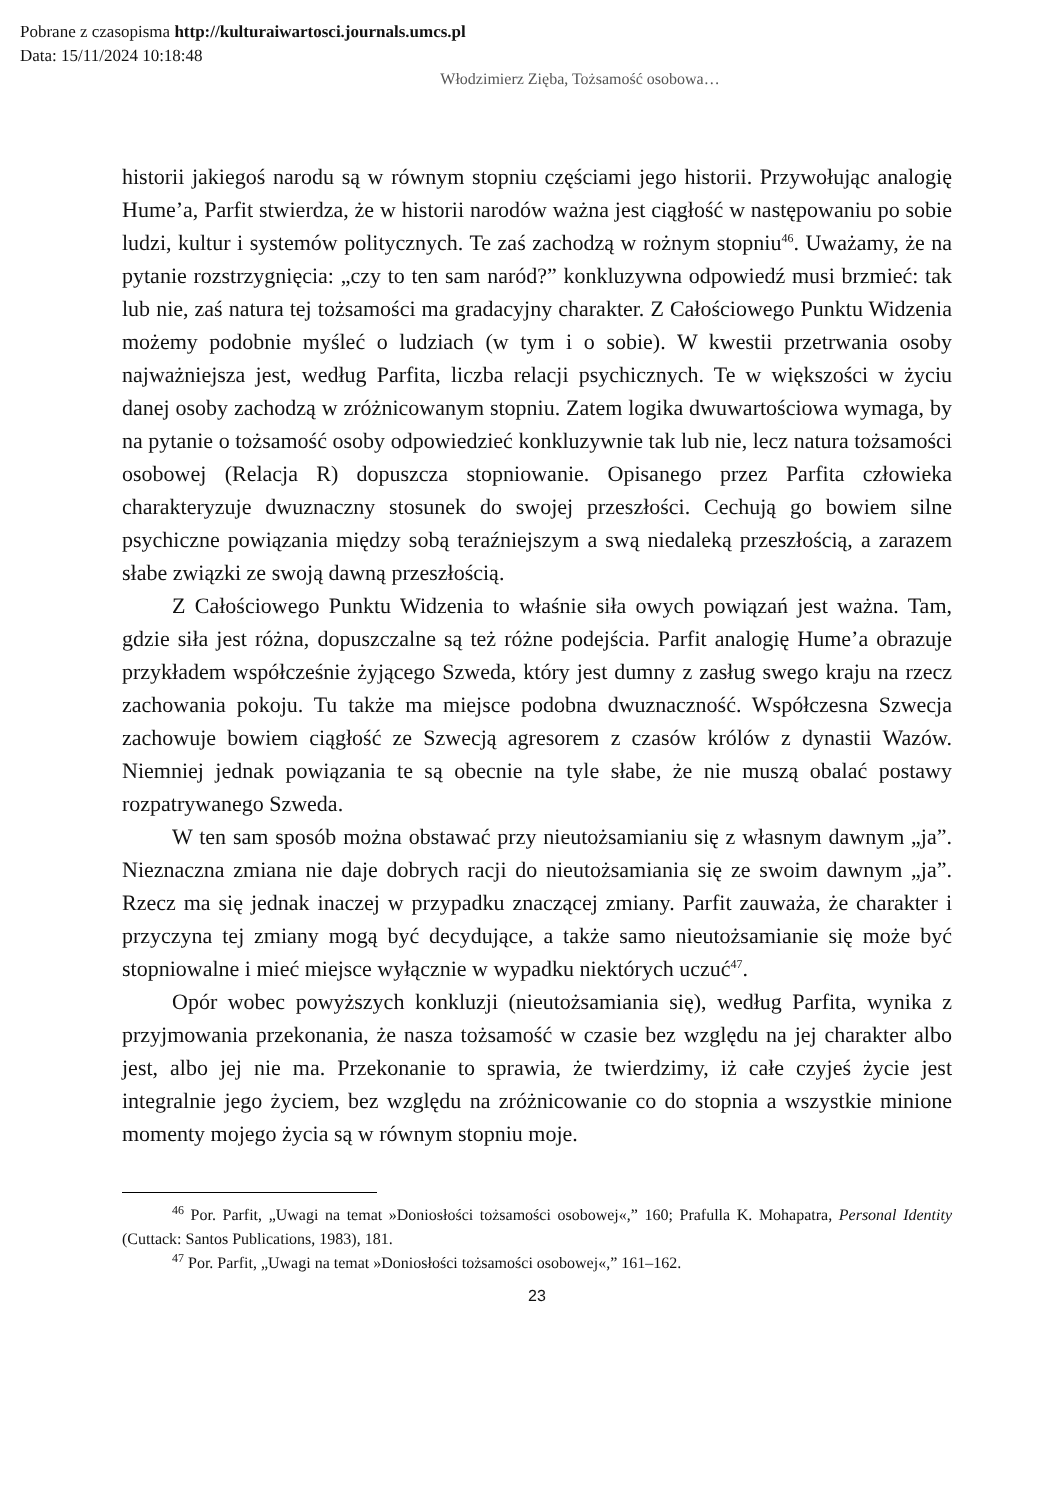Pobrane z czasopisma http://kulturaiwartosci.journals.umcs.pl
Data: 15/11/2024 10:18:48
Włodzimierz Zięba, Tożsamość osobowa…
historii jakiegoś narodu są w równym stopniu częściami jego historii. Przywołując analogię Hume’a, Parfit stwierdza, że w historii narodów ważna jest ciągłość w następowaniu po sobie ludzi, kultur i systemów politycznych. Te zaś zachodzą w rożnym stopniu<sup>46</sup>. Uważamy, że na pytanie rozstrzygnięcia: „czy to ten sam naród?” konkluzywna odpowiedź musi brzmieć: tak lub nie, zaś natura tej tożsamości ma gradacyjny charakter. Z Całościowego Punktu Widzenia możemy podobnie myśleć o ludziach (w tym i o sobie). W kwestii przetrwania osoby najważniejsza jest, według Parfita, liczba relacji psychicznych. Te w większości w życiu danej osoby zachodzą w zróżnicowanym stopniu. Zatem logika dwuwartościowa wymaga, by na pytanie o tożsamość osoby odpowiedzieć konkluzywnie tak lub nie, lecz natura tożsamości osobowej (Relacja R) dopuszcza stopniowanie. Opisanego przez Parfita człowieka charakteryzuje dwuznaczny stosunek do swojej przeszłości. Cechują go bowiem silne psychiczne powiązania między sobą teraźniejszym a swą niedaleką przeszłością, a zarazem słabe związki ze swoją dawną przeszłością.
Z Całościowego Punktu Widzenia to właśnie siła owych powiązań jest ważna. Tam, gdzie siła jest różna, dopuszczalne są też różne podejścia. Parfit analogię Hume’a obrazuje przykładem współcześnie żyjącego Szweda, który jest dumny z zasług swego kraju na rzecz zachowania pokoju. Tu także ma miejsce podobna dwuznaczność. Współczesna Szwecja zachowuje bowiem ciągłość ze Szwecją agresorem z czasów królów z dynastii Wazów. Niemniej jednak powiązania te są obecnie na tyle słabe, że nie muszą obalać postawy rozpatrywanego Szweda.
W ten sam sposób można obstawać przy nieutożsamianiu się z własnym dawnym „ja”. Nieznaczna zmiana nie daje dobrych racji do nieutożsamiania się ze swoim dawnym „ja”. Rzecz ma się jednak inaczej w przypadku znaczącej zmiany. Parfit zauważa, że charakter i przyczyna tej zmiany mogą być decydujące, a także samo nieutożsamianie się może być stopniowalne i mieć miejsce wyłącznie w wypadku niektórych uczuć<sup>47</sup>.
Opór wobec powyższych konkluzji (nieutożsamiania się), według Parfita, wynika z przyjmowania przekonania, że nasza tożsamość w czasie bez względu na jej charakter albo jest, albo jej nie ma. Przekonanie to sprawia, że twierdzimy, iż całe czyjeś życie jest integralnie jego życiem, bez względu na zróżnicowanie co do stopnia a wszystkie minione momenty mojego życia są w równym stopniu moje.
<sup>46</sup> Por. Parfit, „Uwagi na temat »Doniosłości tożsamości osobowej«,” 160; Prafulla K. Mohapatra, Personal Identity (Cuttack: Santos Publications, 1983), 181.
<sup>47</sup> Por. Parfit, „Uwagi na temat »Doniosłości tożsamości osobowej«,” 161–162.
23